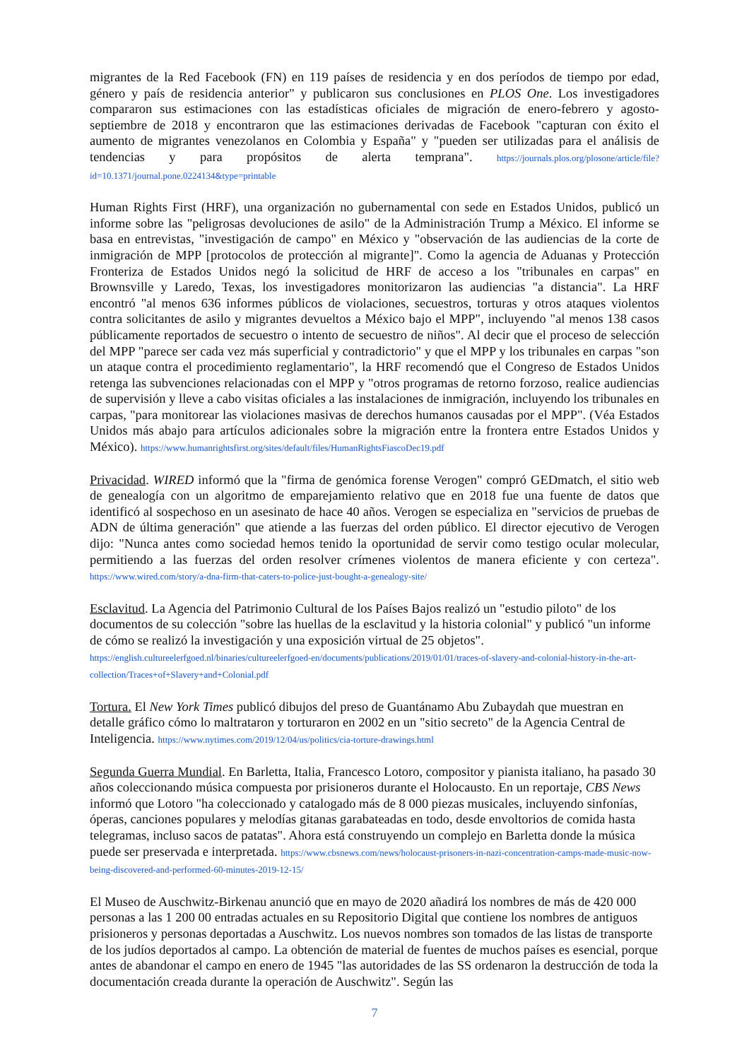migrantes de la Red Facebook (FN) en 119 países de residencia y en dos períodos de tiempo por edad, género y país de residencia anterior" y publicaron sus conclusiones en PLOS One. Los investigadores compararon sus estimaciones con las estadísticas oficiales de migración de enero-febrero y agosto-septiembre de 2018 y encontraron que las estimaciones derivadas de Facebook "capturan con éxito el aumento de migrantes venezolanos en Colombia y España" y "pueden ser utilizadas para el análisis de tendencias y para propósitos de alerta temprana". https://journals.plos.org/plosone/article/file?id=10.1371/journal.pone.0224134&type=printable
Human Rights First (HRF), una organización no gubernamental con sede en Estados Unidos, publicó un informe sobre las "peligrosas devoluciones de asilo" de la Administración Trump a México. El informe se basa en entrevistas, "investigación de campo" en México y "observación de las audiencias de la corte de inmigración de MPP [protocolos de protección al migrante]". Como la agencia de Aduanas y Protección Fronteriza de Estados Unidos negó la solicitud de HRF de acceso a los "tribunales en carpas" en Brownsville y Laredo, Texas, los investigadores monitorizaron las audiencias "a distancia". La HRF encontró "al menos 636 informes públicos de violaciones, secuestros, torturas y otros ataques violentos contra solicitantes de asilo y migrantes devueltos a México bajo el MPP", incluyendo "al menos 138 casos públicamente reportados de secuestro o intento de secuestro de niños". Al decir que el proceso de selección del MPP "parece ser cada vez más superficial y contradictorio" y que el MPP y los tribunales en carpas "son un ataque contra el procedimiento reglamentario", la HRF recomendó que el Congreso de Estados Unidos retenga las subvenciones relacionadas con el MPP y "otros programas de retorno forzoso, realice audiencias de supervisión y lleve a cabo visitas oficiales a las instalaciones de inmigración, incluyendo los tribunales en carpas, "para monitorear las violaciones masivas de derechos humanos causadas por el MPP". (Véa Estados Unidos más abajo para artículos adicionales sobre la migración entre la frontera entre Estados Unidos y México). https://www.humanrightsfirst.org/sites/default/files/HumanRightsFiascoDec19.pdf
Privacidad. WIRED informó que la "firma de genómica forense Verogen" compró GEDmatch, el sitio web de genealogía con un algoritmo de emparejamiento relativo que en 2018 fue una fuente de datos que identificó al sospechoso en un asesinato de hace 40 años. Verogen se especializa en "servicios de pruebas de ADN de última generación" que atiende a las fuerzas del orden público. El director ejecutivo de Verogen dijo: "Nunca antes como sociedad hemos tenido la oportunidad de servir como testigo ocular molecular, permitiendo a las fuerzas del orden resolver crímenes violentos de manera eficiente y con certeza". https://www.wired.com/story/a-dna-firm-that-caters-to-police-just-bought-a-genealogy-site/
Esclavitud. La Agencia del Patrimonio Cultural de los Países Bajos realizó un "estudio piloto" de los documentos de su colección "sobre las huellas de la esclavitud y la historia colonial" y publicó "un informe de cómo se realizó la investigación y una exposición virtual de 25 objetos".
https://english.cultureelerfgoed.nl/binaries/cultureelerfgoed-en/documents/publications/2019/01/01/traces-of-slavery-and-colonial-history-in-the-art-collection/Traces+of+Slavery+and+Colonial.pdf
Tortura. El New York Times publicó dibujos del preso de Guantánamo Abu Zubaydah que muestran en detalle gráfico cómo lo maltrataron y torturaron en 2002 en un "sitio secreto" de la Agencia Central de Inteligencia. https://www.nytimes.com/2019/12/04/us/politics/cia-torture-drawings.html
Segunda Guerra Mundial. En Barletta, Italia, Francesco Lotoro, compositor y pianista italiano, ha pasado 30 años coleccionando música compuesta por prisioneros durante el Holocausto. En un reportaje, CBS News informó que Lotoro "ha coleccionado y catalogado más de 8 000 piezas musicales, incluyendo sinfonías, óperas, canciones populares y melodías gitanas garabateadas en todo, desde envoltorios de comida hasta telegramas, incluso sacos de patatas". Ahora está construyendo un complejo en Barletta donde la música puede ser preservada e interpretada. https://www.cbsnews.com/news/holocaust-prisoners-in-nazi-concentration-camps-made-music-now-being-discovered-and-performed-60-minutes-2019-12-15/
El Museo de Auschwitz-Birkenau anunció que en mayo de 2020 añadirá los nombres de más de 420 000 personas a las 1 200 00 entradas actuales en su Repositorio Digital que contiene los nombres de antiguos prisioneros y personas deportadas a Auschwitz. Los nuevos nombres son tomados de las listas de transporte de los judíos deportados al campo. La obtención de material de fuentes de muchos países es esencial, porque antes de abandonar el campo en enero de 1945 "las autoridades de las SS ordenaron la destrucción de toda la documentación creada durante la operación de Auschwitz". Según las
7